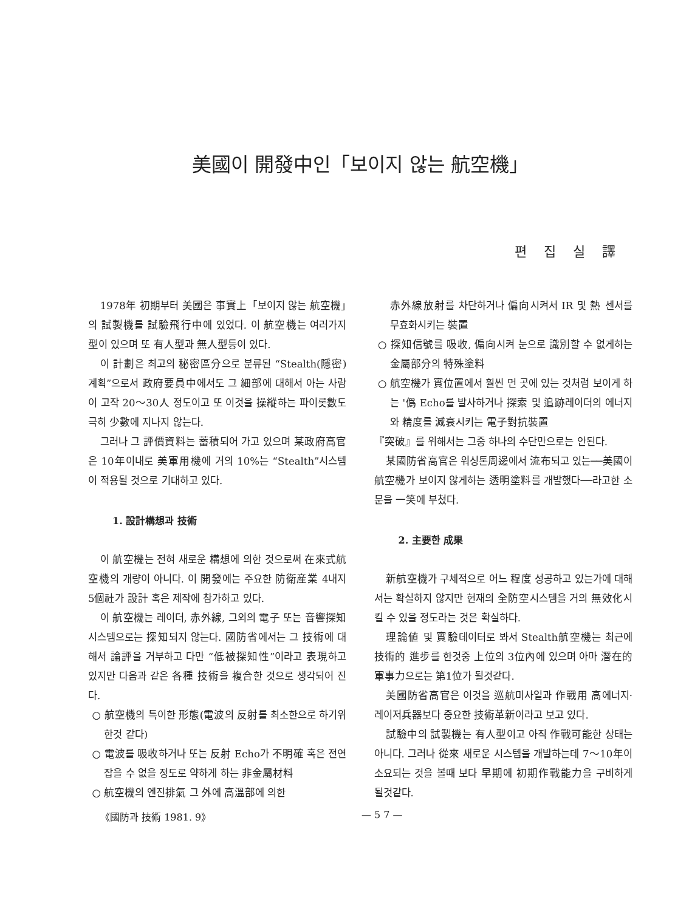美國이 開發中인「보이지 않는 航空機」
편집실譯
1978年 初期부터 美國은 事實上「보이지 않는 航空機」의 試製機를 試驗飛行中에 있었다. 이 航空機는 여러가지 型이 있으며 또 有人型과 無人型등이 있다.
이 計劃은 최고의 秘密區分으로 분류된 “Stealth(隱密)계획”으로서 政府要員中에서도 그 細部에 대해서 아는 사람이 고작 20～30人 정도이고 또 이것을 操縱하는 파이롯數도 극히 少數에 지나지 않는다.
그러나 그 評價資料는 蓄積되어 가고 있으며 某政府高官은 10年이내로 美軍用機에 거의 10%는 “Stealth”시스템이 적용될 것으로 기대하고 있다.
1. 設計構想과 技術
이 航空機는 전혀 새로운 構想에 의한 것으로써 在來式航空機의 개량이 아니다. 이 開發에는 주요한 防衛産業 4내지 5個社가 設計 혹은 제작에 참가하고 있다.
이 航空機는 레이더, 赤外線, 그외의 電子 또는 音響探知시스템으로는 探知되지 않는다. 國防省에서는 그 技術에 대해서 論評을 거부하고 다만 “低被探知性”이라고 表現하고 있지만 다음과 같은 各種 技術을 複合한 것으로 생각되어 진다.
○ 航空機의 특이한 形態(電波의 反射를 최소한으로 하기위한것 같다)
○ 電波를 吸收하거나 또는 反射 Echo가 不明確 혹은 전연 잡을 수 없을 정도로 약하게 하는 非金屬材料
○ 航空機의 엔진排氣 그 外에 高溫部에 의한
赤外線放射를 차단하거나 偏向시켜서 IR 및 熱 센서를 무효화시키는 裝置
○ 探知信號를 吸收, 偏向시켜 눈으로 識別할 수 없게하는 金屬部分의 特殊塗料
○ 航空機가 實位置에서 훨씬 먼 곳에 있는 것처럼 보이게 하는 '僞 Echo를 발사하거나 探索 및 追跡레이더의 에너지와 精度를 減衰시키는 電子對抗裝置
『突破』를 위해서는 그중 하나의 수단만으로는 안된다.
某國防省高官은 워싱톤周邊에서 流布되고 있는──美國이 航空機가 보이지 않게하는 透明塗料를 개발했다──라고한 소문을 一笑에 부쳤다.
2. 主要한 成果
新航空機가 구체적으로 어느 程度 성공하고 있는가에 대해서는 확실하지 않지만 현재의 全防空시스템을 거의 無效化시킬 수 있을 정도라는 것은 확실하다.
理論値 및 實驗데이터로 봐서 Stealth航空機는 최근에 技術的 進步를 한것중 上位의 3位內에 있으며 아마 潛在的 軍事力으로는 第1位가 될것같다.
美國防省高官은 이것을 巡航미사일과 作戰用 高에너지·레이저兵器보다 중요한 技術革新이라고 보고 있다.
試驗中의 試製機는 有人型이고 아직 作戰可能한 상태는 아니다. 그러나 從來 새로운 시스템을 개발하는데 7～10年이 소요되는 것을 볼때 보다 早期에 初期作戰能力을 구비하게 될것같다.
《國防과 技術 1981. 9》 — 5 7 —